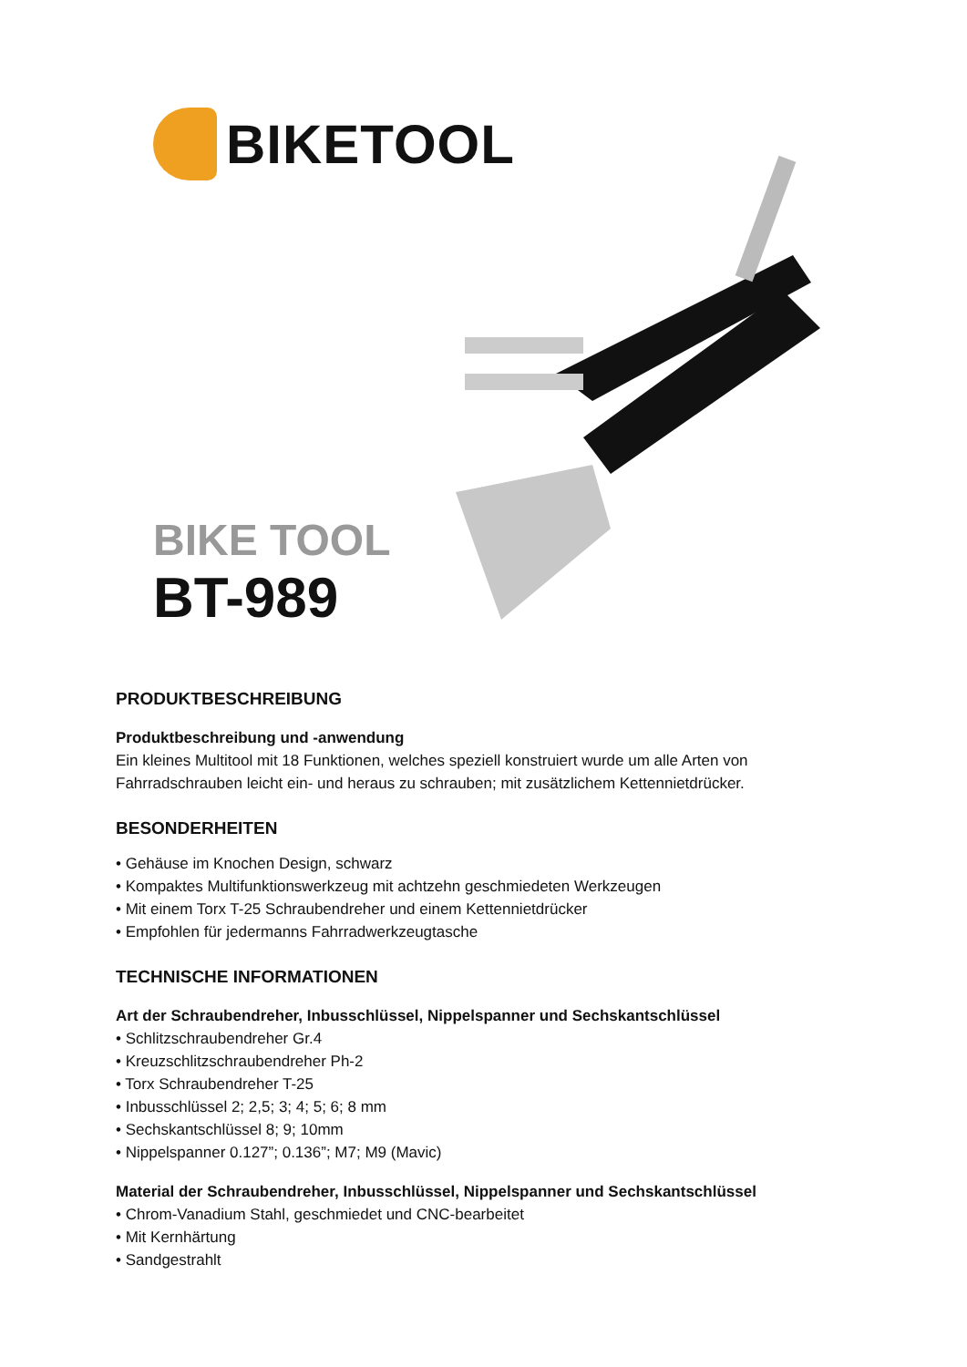BIKETOOL
BIKE TOOL
BT-989
PRODUKTBESCHREIBUNG
Produktbeschreibung und -anwendung
Ein kleines Multitool mit 18 Funktionen, welches speziell konstruiert wurde um alle Arten von
Fahrradschrauben leicht ein- und heraus zu schrauben; mit zusätzlichem Kettennietdrücker.
BESONDERHEITEN
• Gehäuse im Knochen Design, schwarz
• Kompaktes Multifunktionswerkzeug mit achtzehn geschmiedeten Werkzeugen
• Mit einem Torx T-25 Schraubendreher und einem Kettennietdrücker
• Empfohlen für jedermanns Fahrradwerkzeugtasche
TECHNISCHE INFORMATIONEN
Art der Schraubendreher, Inbusschlüssel, Nippelspanner und Sechskantschlüssel
• Schlitzschraubendreher Gr.4
• Kreuzschlitzschraubendreher Ph-2
• Torx Schraubendreher T-25
• Inbusschlüssel 2; 2,5; 3; 4; 5; 6; 8 mm
• Sechskantschlüssel 8; 9; 10mm
• Nippelspanner 0.127”; 0.136”; M7; M9 (Mavic)
Material der Schraubendreher, Inbusschlüssel, Nippelspanner und Sechskantschlüssel
• Chrom-Vanadium Stahl, geschmiedet und CNC-bearbeitet
• Mit Kernhärtung
• Sandgestrahlt